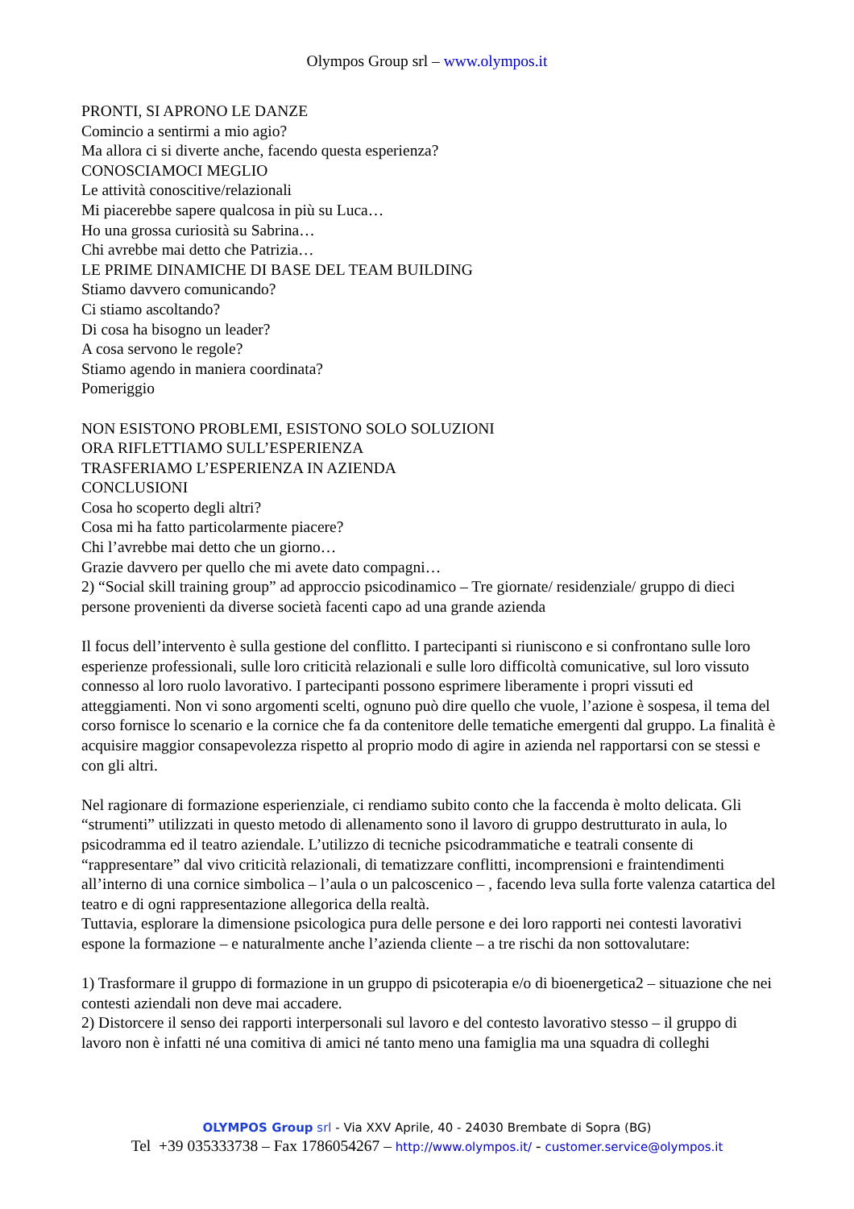Olympos Group srl – www.olympos.it
PRONTI, SI APRONO LE DANZE
Comincio a sentirmi a mio agio?
Ma allora ci si diverte anche, facendo questa esperienza?
CONOSCIAMOCI MEGLIO
Le attività conoscitive/relazionali
Mi piacerebbe sapere qualcosa in più su Luca…
Ho una grossa curiosità su Sabrina…
Chi avrebbe mai detto che Patrizia…
LE PRIME DINAMICHE DI BASE DEL TEAM BUILDING
Stiamo davvero comunicando?
Ci stiamo ascoltando?
Di cosa ha bisogno un leader?
A cosa servono le regole?
Stiamo agendo in maniera coordinata?
Pomeriggio
NON ESISTONO PROBLEMI, ESISTONO SOLO SOLUZIONI
ORA RIFLETTIAMO SULL’ESPERIENZA
TRASFERIAMO L’ESPERIENZA IN AZIENDA
CONCLUSIONI
Cosa ho scoperto degli altri?
Cosa mi ha fatto particolarmente piacere?
Chi l’avrebbe mai detto che un giorno…
Grazie davvero per quello che mi avete dato compagni…
2) “Social skill training group” ad approccio psicodinamico – Tre giornate/ residenziale/ gruppo di dieci persone provenienti da diverse società facenti capo ad una grande azienda
Il focus dell’intervento è sulla gestione del conflitto. I partecipanti si riuniscono e si confrontano sulle loro esperienze professionali, sulle loro criticità relazionali e sulle loro difficoltà comunicative, sul loro vissuto connesso al loro ruolo lavorativo. I partecipanti possono esprimere liberamente i propri vissuti ed atteggiamenti. Non vi sono argomenti scelti, ognuno può dire quello che vuole, l’azione è sospesa, il tema del corso fornisce lo scenario e la cornice che fa da contenitore delle tematiche emergenti dal gruppo. La finalità è acquisire maggior consapevolezza rispetto al proprio modo di agire in azienda nel rapportarsi con se stessi e con gli altri.
Nel ragionare di formazione esperienziale, ci rendiamo subito conto che la faccenda è molto delicata. Gli “strumenti” utilizzati in questo metodo di allenamento sono il lavoro di gruppo destrutturato in aula, lo psicodramma ed il teatro aziendale. L’utilizzo di tecniche psicodrammatiche e teatrali consente di “rappresentare” dal vivo criticità relazionali, di tematizzare conflitti, incomprensioni e fraintendimenti all’interno di una cornice simbolica – l’aula o un palcoscenico – , facendo leva sulla forte valenza catartica del teatro e di ogni rappresentazione allegorica della realtà.
Tuttavia, esplorare la dimensione psicologica pura delle persone e dei loro rapporti nei contesti lavorativi espone la formazione – e naturalmente anche l’azienda cliente – a tre rischi da non sottovalutare:
1) Trasformare il gruppo di formazione in un gruppo di psicoterapia e/o di bioenergetica2 – situazione che nei contesti aziendali non deve mai accadere.
2) Distorcere il senso dei rapporti interpersonali sul lavoro e del contesto lavorativo stesso – il gruppo di lavoro non è infatti né una comitiva di amici né tanto meno una famiglia ma una squadra di colleghi
OLYMPOS Group srl - Via XXV Aprile, 40 - 24030 Brembate di Sopra (BG)
Tel +39 035333738 – Fax 1786054267 – http://www.olympos.it/ - customer.service@olympos.it